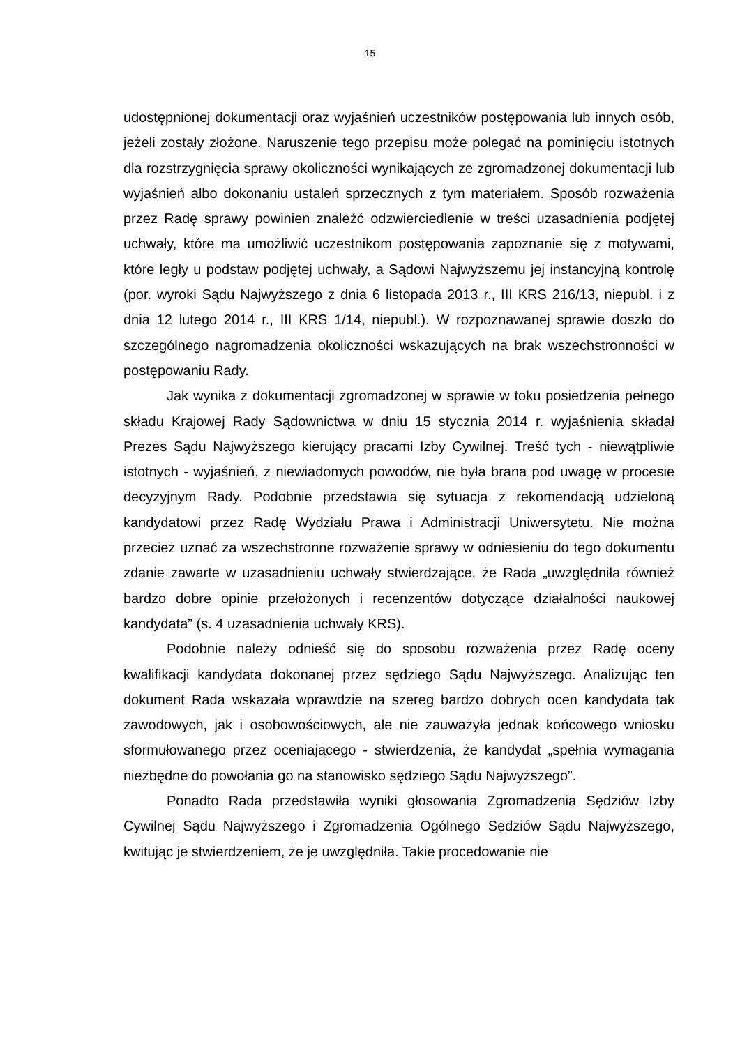15
udostępnionej dokumentacji oraz wyjaśnień uczestników postępowania lub innych osób, jeżeli zostały złożone. Naruszenie tego przepisu może polegać na pominięciu istotnych dla rozstrzygnięcia sprawy okoliczności wynikających ze zgromadzonej dokumentacji lub wyjaśnień albo dokonaniu ustaleń sprzecznych z tym materiałem. Sposób rozważenia przez Radę sprawy powinien znaleźć odzwierciedlenie w treści uzasadnienia podjętej uchwały, które ma umożliwić uczestnikom postępowania zapoznanie się z motywami, które legły u podstaw podjętej uchwały, a Sądowi Najwyższemu jej instancyjną kontrolę (por. wyroki Sądu Najwyższego z dnia 6 listopada 2013 r., III KRS 216/13, niepubl. i z dnia 12 lutego 2014 r., III KRS 1/14, niepubl.). W rozpoznawanej sprawie doszło do szczególnego nagromadzenia okoliczności wskazujących na brak wszechstronności w postępowaniu Rady.
Jak wynika z dokumentacji zgromadzonej w sprawie w toku posiedzenia pełnego składu Krajowej Rady Sądownictwa w dniu 15 stycznia 2014 r. wyjaśnienia składał Prezes Sądu Najwyższego kierujący pracami Izby Cywilnej. Treść tych - niewątpliwie istotnych - wyjaśnień, z niewiadomych powodów, nie była brana pod uwagę w procesie decyzyjnym Rady. Podobnie przedstawia się sytuacja z rekomendacją udzieloną kandydatowi przez Radę Wydziału Prawa i Administracji Uniwersytetu. Nie można przecież uznać za wszechstronne rozważenie sprawy w odniesieniu do tego dokumentu zdanie zawarte w uzasadnieniu uchwały stwierdzające, że Rada „uwzględniła również bardzo dobre opinie przełożonych i recenzentów dotyczące działalności naukowej kandydata” (s. 4 uzasadnienia uchwały KRS).
Podobnie należy odnieść się do sposobu rozważenia przez Radę oceny kwalifikacji kandydata dokonanej przez sędziego Sądu Najwyższego. Analizując ten dokument Rada wskazała wprawdzie na szereg bardzo dobrych ocen kandydata tak zawodowych, jak i osobowościowych, ale nie zauważyła jednak końcowego wniosku sformułowanego przez oceniającego - stwierdzenia, że kandydat „spełnia wymagania niezbędne do powołania go na stanowisko sędziego Sądu Najwyższego”.
Ponadto Rada przedstawiła wyniki głosowania Zgromadzenia Sędziów Izby Cywilnej Sądu Najwyższego i Zgromadzenia Ogólnego Sędziów Sądu Najwyższego, kwitując je stwierdzeniem, że je uwzględniła. Takie procedowanie nie